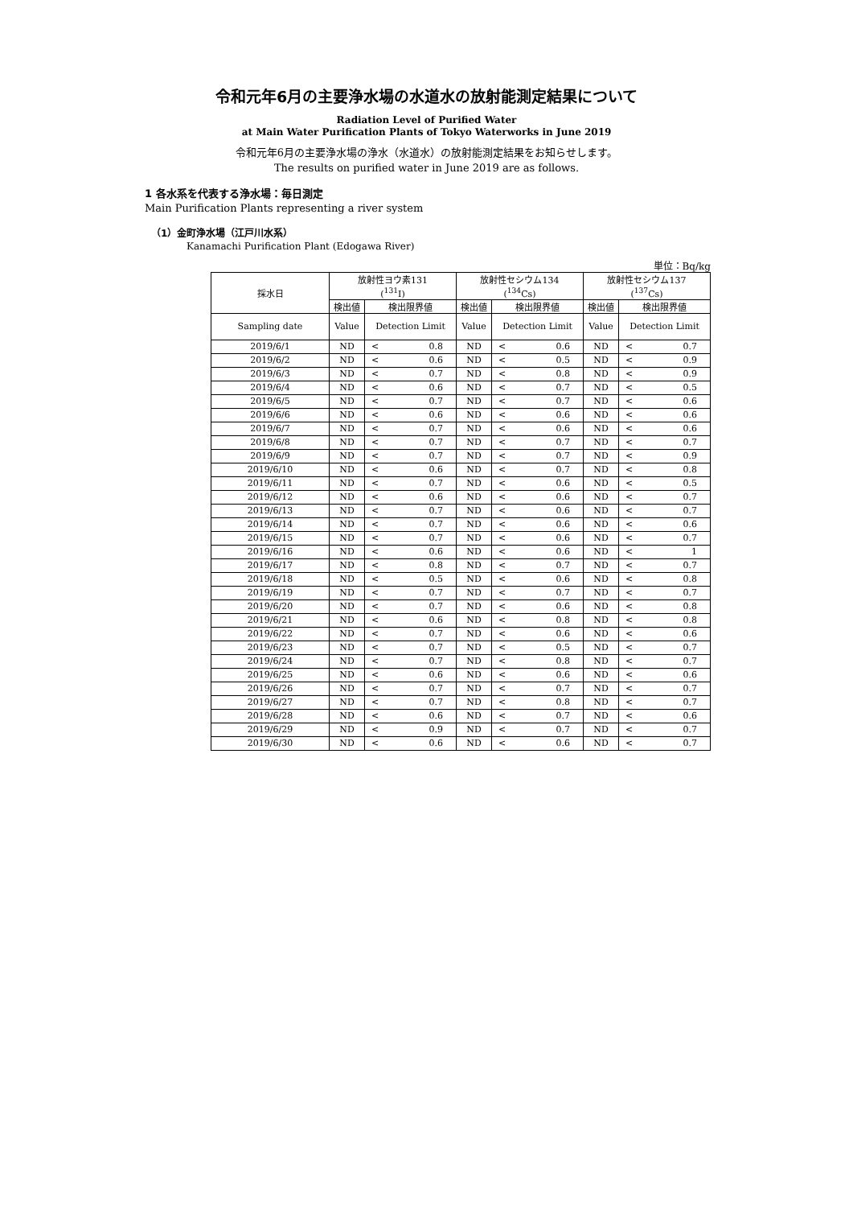令和元年6月の主要浄水場の水道水の放射能測定結果について
Radiation Level of Purified Water
at Main Water Purification Plants of Tokyo Waterworks in June 2019
令和元年6月の主要浄水場の浄水（水道水）の放射能測定結果をお知らせします。
The results on purified water in June 2019 are as follows.
1 各水系を代表する浄水場：毎日測定
Main Purification Plants representing a river system
（1）金町浄水場（江戸川水系）
Kanamachi Purification Plant (Edogawa River)
単位：Bq/kg
| 採水日 | 放射性ヨウ素131 (<sup>131</sup>I) | | 放射性セシウム134 (<sup>134</sup>Cs) | | 放射性セシウム137 (<sup>137</sup>Cs) | |
| --- | --- | --- | --- | --- | --- | --- |
| | 検出値 | 検出限界値 | 検出値 | 検出限界値 | 検出値 | 検出限界値 |
| Sampling date | Value | Detection Limit | Value | Detection Limit | Value | Detection Limit |
| 2019/6/1 | ND | < 0.8 | ND | < 0.6 | ND | < 0.7 |
| 2019/6/2 | ND | < 0.6 | ND | < 0.5 | ND | < 0.9 |
| 2019/6/3 | ND | < 0.7 | ND | < 0.8 | ND | < 0.9 |
| 2019/6/4 | ND | < 0.6 | ND | < 0.7 | ND | < 0.5 |
| 2019/6/5 | ND | < 0.7 | ND | < 0.7 | ND | < 0.6 |
| 2019/6/6 | ND | < 0.6 | ND | < 0.6 | ND | < 0.6 |
| 2019/6/7 | ND | < 0.7 | ND | < 0.6 | ND | < 0.6 |
| 2019/6/8 | ND | < 0.7 | ND | < 0.7 | ND | < 0.7 |
| 2019/6/9 | ND | < 0.7 | ND | < 0.7 | ND | < 0.9 |
| 2019/6/10 | ND | < 0.6 | ND | < 0.7 | ND | < 0.8 |
| 2019/6/11 | ND | < 0.7 | ND | < 0.6 | ND | < 0.5 |
| 2019/6/12 | ND | < 0.6 | ND | < 0.6 | ND | < 0.7 |
| 2019/6/13 | ND | < 0.7 | ND | < 0.6 | ND | < 0.7 |
| 2019/6/14 | ND | < 0.7 | ND | < 0.6 | ND | < 0.6 |
| 2019/6/15 | ND | < 0.7 | ND | < 0.6 | ND | < 0.7 |
| 2019/6/16 | ND | < 0.6 | ND | < 0.6 | ND | < 1 |
| 2019/6/17 | ND | < 0.8 | ND | < 0.7 | ND | < 0.7 |
| 2019/6/18 | ND | < 0.5 | ND | < 0.6 | ND | < 0.8 |
| 2019/6/19 | ND | < 0.7 | ND | < 0.7 | ND | < 0.7 |
| 2019/6/20 | ND | < 0.7 | ND | < 0.6 | ND | < 0.8 |
| 2019/6/21 | ND | < 0.6 | ND | < 0.8 | ND | < 0.8 |
| 2019/6/22 | ND | < 0.7 | ND | < 0.6 | ND | < 0.6 |
| 2019/6/23 | ND | < 0.7 | ND | < 0.5 | ND | < 0.7 |
| 2019/6/24 | ND | < 0.7 | ND | < 0.8 | ND | < 0.7 |
| 2019/6/25 | ND | < 0.6 | ND | < 0.6 | ND | < 0.6 |
| 2019/6/26 | ND | < 0.7 | ND | < 0.7 | ND | < 0.7 |
| 2019/6/27 | ND | < 0.7 | ND | < 0.8 | ND | < 0.7 |
| 2019/6/28 | ND | < 0.6 | ND | < 0.7 | ND | < 0.6 |
| 2019/6/29 | ND | < 0.9 | ND | < 0.7 | ND | < 0.7 |
| 2019/6/30 | ND | < 0.6 | ND | < 0.6 | ND | < 0.7 |